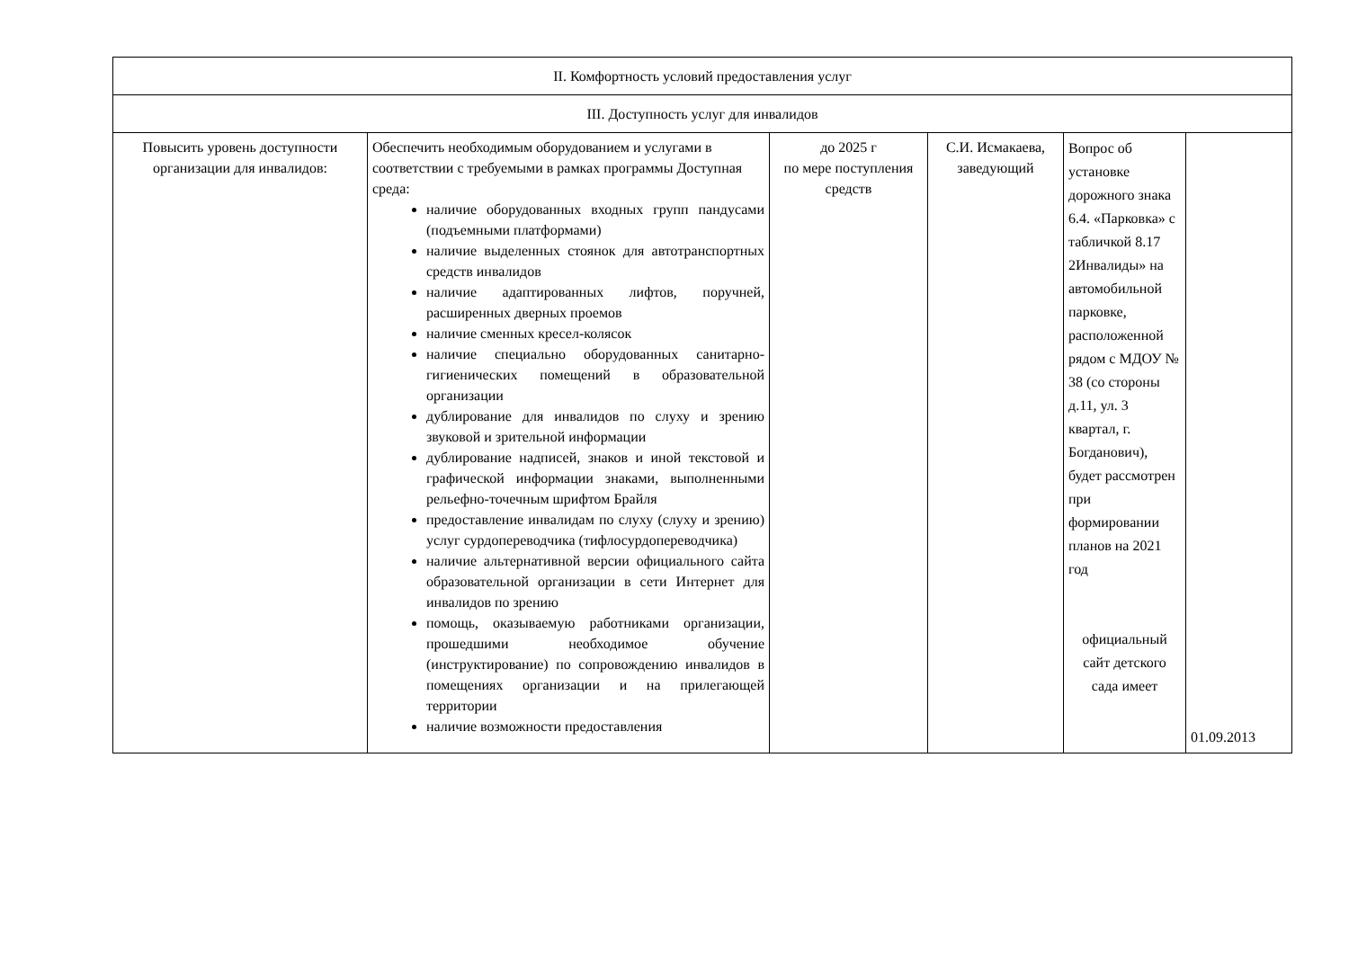| II. Комфортность условий предоставления услуг | | | | | |
| III. Доступность услуг для инвалидов | | | | | |
| Повысить уровень доступности организации для инвалидов: | Обеспечить необходимым оборудованием и услугами в соответствии с требуемыми в рамках программы Доступная среда: наличие оборудованных входных групп пандусами (подъемными платформами) наличие выделенных стоянок для автотранспортных средств инвалидов наличие адаптированных лифтов, поручней, расширенных дверных проемов наличие сменных кресел-колясок наличие специально оборудованных санитарно-гигиенических помещений в образовательной организации дублирование для инвалидов по слуху и зрению звуковой и зрительной информации дублирование надписей, знаков и иной текстовой и графической информации знаками, выполненными рельефно-точечным шрифтом Брайля предоставление инвалидам по слуху (слуху и зрению) услуг сурдопереводчика (тифлосурдопереводчика) наличие альтернативной версии официального сайта образовательной организации в сети Интернет для инвалидов по зрению помощь, оказываемую работниками организации, прошедшими необходимое обучение (инструктирование) по сопровождению инвалидов в помещениях организации и на прилегающей территории наличие возможности предоставления | до 2025 г по мере поступления средств | С.И. Исмакаева, заведующий | Вопрос об установке дорожного знака 6.4. «Парковка» с табличкой 8.17 2Инвалиды» на автомобильной парковке, расположенной рядом с МДОУ № 38 (со стороны д.11, ул. 3 квартал, г. Богданович), будет рассмотрен при формировании планов на 2021 год официальный сайт детского сада имеет | 01.09.2013 |